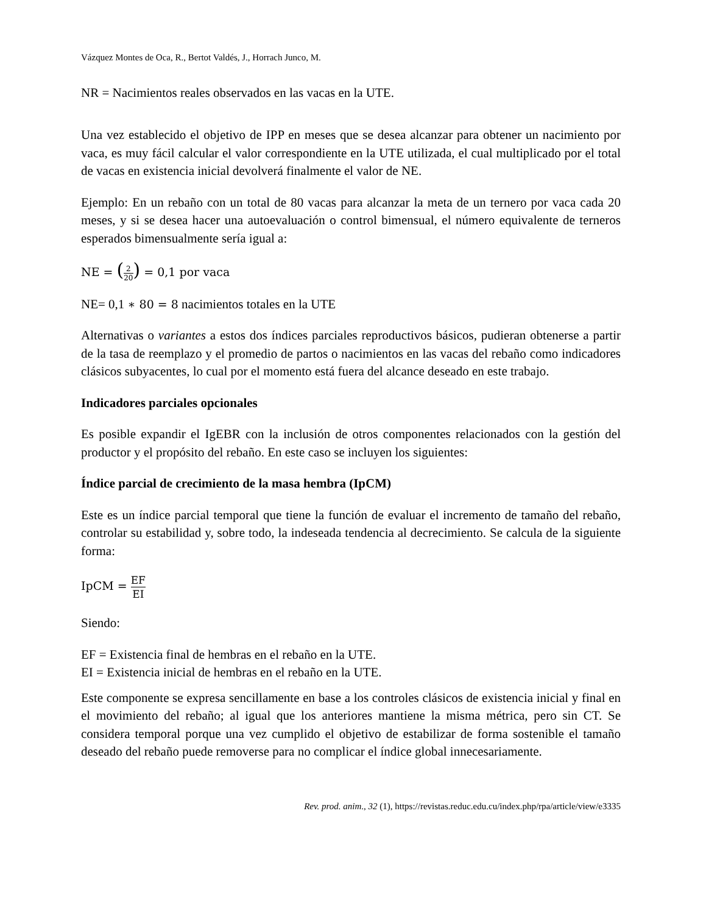Vázquez Montes de Oca, R., Bertot Valdés, J., Horrach Junco, M.
NR = Nacimientos reales observados en las vacas en la UTE.
Una vez establecido el objetivo de IPP en meses que se desea alcanzar para obtener un nacimiento por vaca, es muy fácil calcular el valor correspondiente en la UTE utilizada, el cual multiplicado por el total de vacas en existencia inicial devolverá finalmente el valor de NE.
Ejemplo: En un rebaño con un total de 80 vacas para alcanzar la meta de un ternero por vaca cada 20 meses, y si se desea hacer una autoevaluación o control bimensual, el número equivalente de terneros esperados bimensualmente sería igual a:
NE = (2 20) = 0,1 por vaca
NE= 0,1 ∗ 80 = 8 nacimientos totales en la UTE
Alternativas o variantes a estos dos índices parciales reproductivos básicos, pudieran obtenerse a partir de la tasa de reemplazo y el promedio de partos o nacimientos en las vacas del rebaño como indicadores clásicos subyacentes, lo cual por el momento está fuera del alcance deseado en este trabajo.
Indicadores parciales opcionales
Es posible expandir el IgEBR con la inclusión de otros componentes relacionados con la gestión del productor y el propósito del rebaño. En este caso se incluyen los siguientes:
Índice parcial de crecimiento de la masa hembra (IpCM)
Este es un índice parcial temporal que tiene la función de evaluar el incremento de tamaño del rebaño, controlar su estabilidad y, sobre todo, la indeseada tendencia al decrecimiento. Se calcula de la siguiente forma:
IpCM = EF EI
Siendo:
EF = Existencia final de hembras en el rebaño en la UTE.
EI = Existencia inicial de hembras en el rebaño en la UTE.
Este componente se expresa sencillamente en base a los controles clásicos de existencia inicial y final en el movimiento del rebaño; al igual que los anteriores mantiene la misma métrica, pero sin CT. Se considera temporal porque una vez cumplido el objetivo de estabilizar de forma sostenible el tamaño deseado del rebaño puede removerse para no complicar el índice global innecesariamente.
Rev. prod. anim., 32 (1), https://revistas.reduc.edu.cu/index.php/rpa/article/view/e3335